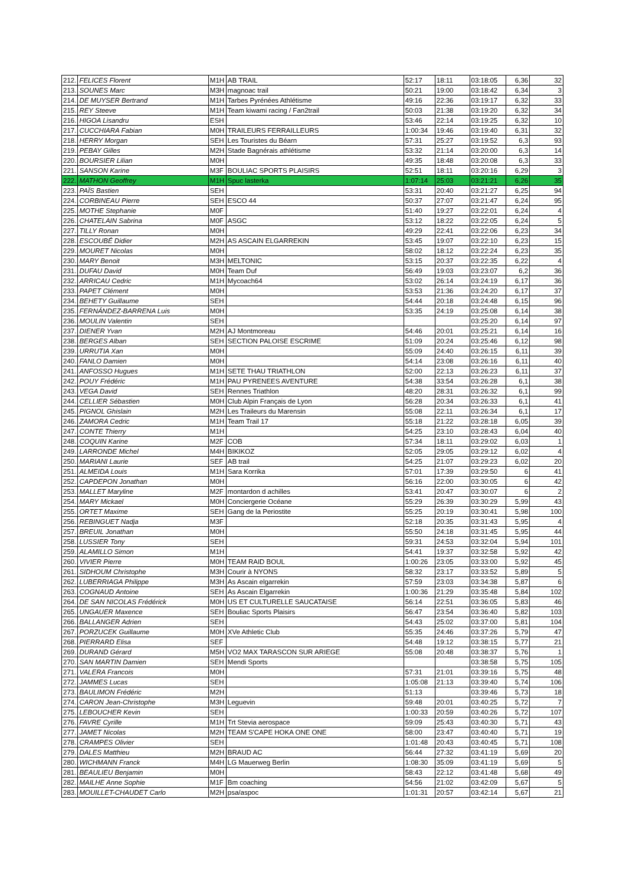| 212. | FELICES Florent | M1H | AB TRAIL | 52:17 | 18:11 | 03:18:05 | 6,36 | 32 |
| 213. | SOUNES Marc | M3H | magnoac trail | 50:21 | 19:00 | 03:18:42 | 6,34 | 3 |
| 214. | DE MUYSER Bertrand | M1H | Tarbes Pyrénées Athlétisme | 49:16 | 22:36 | 03:19:17 | 6,32 | 33 |
| 215. | REY Steeve | M1H | Team kiwami racing / Fan2trail | 50:03 | 21:38 | 03:19:20 | 6,32 | 34 |
| 216. | HIGOA Lisandru | ESH | | 53:46 | 22:14 | 03:19:25 | 6,32 | 10 |
| 217. | CUCCHIARA Fabian | M0H | TRAILEURS FERRAILLEURS | 1:00:34 | 19:46 | 03:19:40 | 6,31 | 32 |
| 218. | HERRY Morgan | SEH | Les Touristes du Béarn | 57:31 | 25:27 | 03:19:52 | 6,3 | 93 |
| 219. | PEBAY Gilles | M2H | Stade Bagnérais athlétisme | 53:32 | 21:14 | 03:20:00 | 6,3 | 14 |
| 220. | BOURSIER Lilian | M0H | | 49:35 | 18:48 | 03:20:08 | 6,3 | 33 |
| 221. | SANSON Karine | M3F | BOULIAC SPORTS PLAISIRS | 52:51 | 18:11 | 03:20:16 | 6,29 | 3 |
| 222. | MATHON Geoffrey | M1H | Spuc lasterka | 1:07:14 | 25:03 | 03:21:21 | 6,26 | 35 |
| 223. | PAÏS Bastien | SEH | | 53:31 | 20:40 | 03:21:27 | 6,25 | 94 |
| 224. | CORBINEAU Pierre | SEH | ESCO 44 | 50:37 | 27:07 | 03:21:47 | 6,24 | 95 |
| 225. | MOTHE Stephanie | M0F | | 51:40 | 19:27 | 03:22:01 | 6,24 | 4 |
| 226. | CHATELAIN Sabrina | M0F | ASGC | 53:12 | 18:22 | 03:22:05 | 6,24 | 5 |
| 227. | TILLY Ronan | M0H | | 49:29 | 22:41 | 03:22:06 | 6,23 | 34 |
| 228. | ESCOUBÉ Didier | M2H | AS ASCAIN ELGARREKIN | 53:45 | 19:07 | 03:22:10 | 6,23 | 15 |
| 229. | MOURET Nicolas | M0H | | 58:02 | 18:12 | 03:22:24 | 6,23 | 35 |
| 230. | MARY Benoit | M3H | MELTONIC | 53:15 | 20:37 | 03:22:35 | 6,22 | 4 |
| 231. | DUFAU David | M0H | Team Duf | 56:49 | 19:03 | 03:23:07 | 6,2 | 36 |
| 232. | ARRICAU Cedric | M1H | Mycoach64 | 53:02 | 26:14 | 03:24:19 | 6,17 | 36 |
| 233. | PAPET Clément | M0H | | 53:53 | 21:36 | 03:24:20 | 6,17 | 37 |
| 234. | BEHETY Guillaume | SEH | | 54:44 | 20:18 | 03:24:48 | 6,15 | 96 |
| 235. | FERNÁNDEZ-BARRENA Luis | M0H | | 53:35 | 24:19 | 03:25:08 | 6,14 | 38 |
| 236. | MOULIN Valentin | SEH | | | | 03:25:20 | 6,14 | 97 |
| 237. | DIENER Yvan | M2H | AJ Montmoreau | 54:46 | 20:01 | 03:25:21 | 6,14 | 16 |
| 238. | BERGES Alban | SEH | SECTION PALOISE ESCRIME | 51:09 | 20:24 | 03:25:46 | 6,12 | 98 |
| 239. | URRUTIA Xan | M0H | | 55:09 | 24:40 | 03:26:15 | 6,11 | 39 |
| 240. | FANLO Damien | M0H | | 54:14 | 23:08 | 03:26:16 | 6,11 | 40 |
| 241. | ANFOSSO Hugues | M1H | SETE THAU TRIATHLON | 52:00 | 22:13 | 03:26:23 | 6,11 | 37 |
| 242. | POUY Frédéric | M1H | PAU PYRENEES AVENTURE | 54:38 | 33:54 | 03:26:28 | 6,1 | 38 |
| 243. | VEGA David | SEH | Rennes Triathlon | 48:20 | 28:31 | 03:26:32 | 6,1 | 99 |
| 244. | CELLIER Sébastien | M0H | Club Alpin Français de Lyon | 56:28 | 20:34 | 03:26:33 | 6,1 | 41 |
| 245. | PIGNOL Ghislain | M2H | Les Traileurs du Marensin | 55:08 | 22:11 | 03:26:34 | 6,1 | 17 |
| 246. | ZAMORA Cedric | M1H | Team Trail 17 | 55:18 | 21:22 | 03:28:18 | 6,05 | 39 |
| 247. | CONTE Thierry | M1H | | 54:25 | 23:10 | 03:28:43 | 6,04 | 40 |
| 248. | COQUIN Karine | M2F | COB | 57:34 | 18:11 | 03:29:02 | 6,03 | 1 |
| 249. | LARRONDE Michel | M4H | BIKIKOZ | 52:05 | 29:05 | 03:29:12 | 6,02 | 4 |
| 250. | MARIANI Laurie | SEF | AB trail | 54:25 | 21:07 | 03:29:23 | 6,02 | 20 |
| 251. | ALMEIDA Louis | M1H | Sara Korrika | 57:01 | 17:39 | 03:29:50 | 6 | 41 |
| 252. | CAPDEPON Jonathan | M0H | | 56:16 | 22:00 | 03:30:05 | 6 | 42 |
| 253. | MALLET Maryline | M2F | montardon d achilles | 53:41 | 20:47 | 03:30:07 | 6 | 2 |
| 254. | MARY Mickael | M0H | Conciergerie Océane | 55:29 | 26:39 | 03:30:29 | 5,99 | 43 |
| 255. | ORTET Maxime | SEH | Gang de la Periostite | 55:25 | 20:19 | 03:30:41 | 5,98 | 100 |
| 256. | REBINGUET Nadja | M3F | | 52:18 | 20:35 | 03:31:43 | 5,95 | 4 |
| 257. | BREUIL Jonathan | M0H | | 55:50 | 24:18 | 03:31:45 | 5,95 | 44 |
| 258. | LUSSIER Tony | SEH | | 59:31 | 24:53 | 03:32:04 | 5,94 | 101 |
| 259. | ALAMILLO Simon | M1H | | 54:41 | 19:37 | 03:32:58 | 5,92 | 42 |
| 260. | VIVIER Pierre | M0H | TEAM RAID BOUL | 1:00:26 | 23:05 | 03:33:00 | 5,92 | 45 |
| 261. | SIDHOUM Christophe | M3H | Courir à NYONS | 58:32 | 23:17 | 03:33:52 | 5,89 | 5 |
| 262. | LUBERRIAGA Philippe | M3H | As Ascain elgarrekin | 57:59 | 23:03 | 03:34:38 | 5,87 | 6 |
| 263. | COGNAUD Antoine | SEH | As Ascain Elgarrekin | 1:00:36 | 21:29 | 03:35:48 | 5,84 | 102 |
| 264. | DE SAN NICOLAS Frédérick | M0H | US ET CULTURELLE SAUCATAISE | 56:14 | 22:51 | 03:36:05 | 5,83 | 46 |
| 265. | UNGAUER Maxence | SEH | Bouliac Sports Plaisirs | 56:47 | 23:54 | 03:36:40 | 5,82 | 103 |
| 266. | BALLANGER Adrien | SEH | | 54:43 | 25:02 | 03:37:00 | 5,81 | 104 |
| 267. | PORZUCEK Guillaume | M0H | XVe Athletic Club | 55:35 | 24:46 | 03:37:26 | 5,79 | 47 |
| 268. | PIERRARD Elisa | SEF | | 54:48 | 19:12 | 03:38:15 | 5,77 | 21 |
| 269. | DURAND Gérard | M5H | VO2 MAX TARASCON SUR ARIEGE | 55:08 | 20:48 | 03:38:37 | 5,76 | 1 |
| 270. | SAN MARTIN Damien | SEH | Mendi Sports | | | 03:38:58 | 5,75 | 105 |
| 271. | VALERA Francois | M0H | | 57:31 | 21:01 | 03:39:16 | 5,75 | 48 |
| 272. | JAMMES Lucas | SEH | | 1:05:08 | 21:13 | 03:39:40 | 5,74 | 106 |
| 273. | BAULIMON Frédéric | M2H | | 51:13 | | 03:39:46 | 5,73 | 18 |
| 274. | CARON Jean-Christophe | M3H | Leguevin | 59:48 | 20:01 | 03:40:25 | 5,72 | 7 |
| 275. | LEBOUCHER Kevin | SEH | | 1:00:33 | 20:59 | 03:40:26 | 5,72 | 107 |
| 276. | FAVRE Cyrille | M1H | Trt Stevia aerospace | 59:09 | 25:43 | 03:40:30 | 5,71 | 43 |
| 277. | JAMET Nicolas | M2H | TEAM S'CAPE HOKA ONE ONE | 58:00 | 23:47 | 03:40:40 | 5,71 | 19 |
| 278. | CRAMPES Olivier | SEH | | 1:01:48 | 20:43 | 03:40:45 | 5,71 | 108 |
| 279. | DALES Matthieu | M2H | BRAUD AC | 56:44 | 27:32 | 03:41:19 | 5,69 | 20 |
| 280. | WICHMANN Franck | M4H | LG Mauerweg Berlin | 1:08:30 | 35:09 | 03:41:19 | 5,69 | 5 |
| 281. | BEAULIEU Benjamin | M0H | | 58:43 | 22:12 | 03:41:48 | 5,68 | 49 |
| 282. | MAILHE Anne Sophie | M1F | Bm coaching | 54:56 | 21:02 | 03:42:09 | 5,67 | 5 |
| 283. | MOUILLET-CHAUDET Carlo | M2H | psa/aspoc | 1:01:31 | 20:57 | 03:42:14 | 5,67 | 21 |